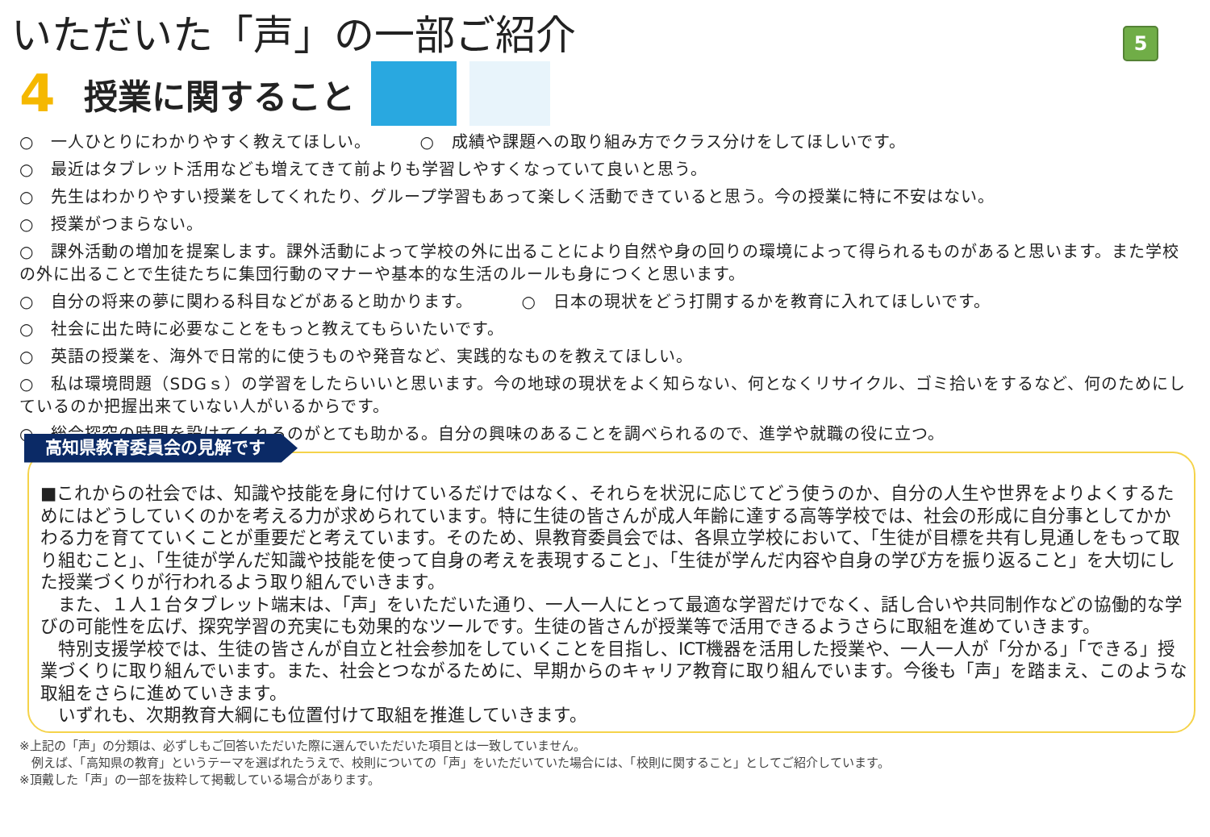いただいた「声」の一部ご紹介
5
4
授業に関すること
○　一人ひとりにわかりやすく教えてほしい。 ○　成績や課題への取り組み方でクラス分けをしてほしいです。
○　最近はタブレット活用なども増えてきて前よりも学習しやすくなっていて良いと思う。
○　先生はわかりやすい授業をしてくれたり、グループ学習もあって楽しく活動できていると思う。今の授業に特に不安はない。
○　授業がつまらない。
○　課外活動の増加を提案します。課外活動によって学校の外に出ることにより自然や身の回りの環境によって得られるものがあると思います。また学校の外に出ることで生徒たちに集団行動のマナーや基本的な生活のルールも身につくと思います。
○　自分の将来の夢に関わる科目などがあると助かります。 ○　日本の現状をどう打開するかを教育に入れてほしいです。
○　社会に出た時に必要なことをもっと教えてもらいたいです。
○　英語の授業を、海外で日常的に使うものや発音など、実践的なものを教えてほしい。
○　私は環境問題（SDGｓ）の学習をしたらいいと思います。今の地球の現状をよく知らない、何となくリサイクル、ゴミ拾いをするなど、何のためにしているのか把握出来ていない人がいるからです。
○　総合探究の時間を設けてくれるのがとても助かる。自分の興味のあることを調べられるので、進学や就職の役に立つ。
高知県教育委員会の見解です
■これからの社会では、知識や技能を身に付けているだけではなく、それらを状況に応じてどう使うのか、自分の人生や世界をよりよくするためにはどうしていくのかを考える力が求められています。特に生徒の皆さんが成人年齢に達する高等学校では、社会の形成に自分事としてかかわる力を育てていくことが重要だと考えています。そのため、県教育委員会では、各県立学校において、「生徒が目標を共有し見通しをもって取り組むこと」、「生徒が学んだ知識や技能を使って自身の考えを表現すること」、「生徒が学んだ内容や自身の学び方を振り返ること」を大切にした授業づくりが行われるよう取り組んでいきます。
　また、１人１台タブレット端末は、「声」をいただいた通り、一人一人にとって最適な学習だけでなく、話し合いや共同制作などの協働的な学びの可能性を広げ、探究学習の充実にも効果的なツールです。生徒の皆さんが授業等で活用できるようさらに取組を進めていきます。
　特別支援学校では、生徒の皆さんが自立と社会参加をしていくことを目指し、ICT機器を活用した授業や、一人一人が「分かる」「できる」授業づくりに取り組んでいます。また、社会とつながるために、早期からのキャリア教育に取り組んでいます。今後も「声」を踏まえ、このような取組をさらに進めていきます。
　いずれも、次期教育大綱にも位置付けて取組を推進していきます。
※上記の「声」の分類は、必ずしもご回答いただいた際に選んでいただいた項目とは一致していません。
　例えば、「高知県の教育」というテーマを選ばれたうえで、校則についての「声」をいただいていた場合には、「校則に関すること」としてご紹介しています。
※頂戴した「声」の一部を抜粋して掲載している場合があります。